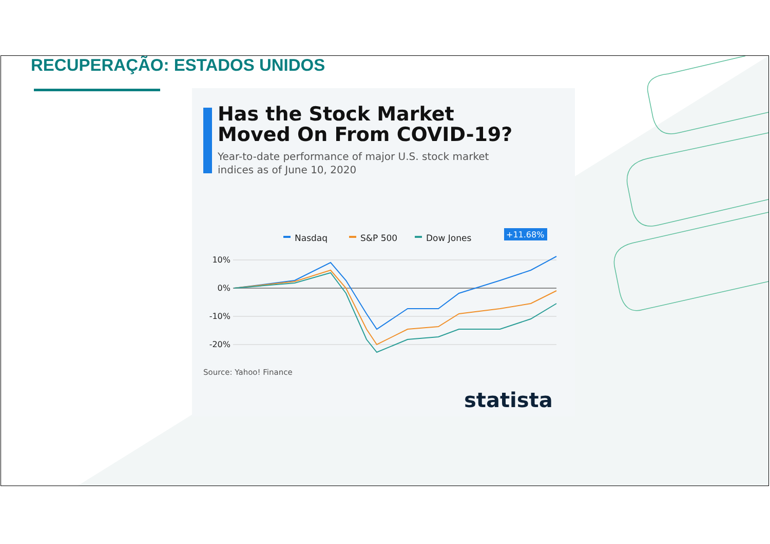RECUPERAÇÃO: ESTADOS UNIDOS
Has the Stock Market
Moved On From COVID-19?
Year-to-date performance of major U.S. stock market
indices as of June 10, 2020
Nasdaq
S&P 500
Dow Jones
10%
0%
-10%
-20%
+11.68%
Source: Yahoo! Finance
statista